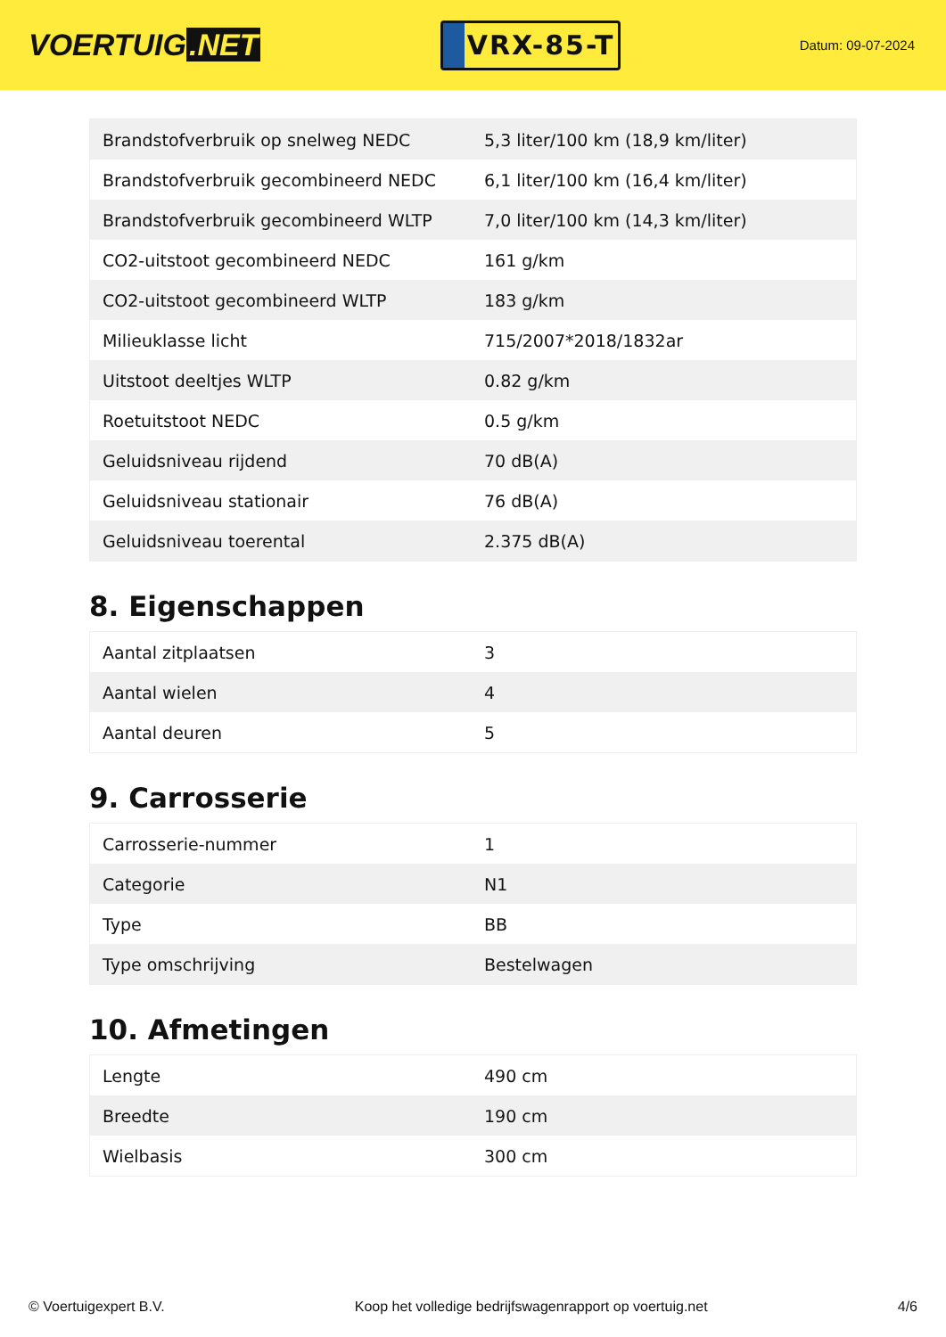VOERTUIG.NET
VRX-85-T
Datum: 09-07-2024
| Brandstofverbruik op snelweg NEDC | 5,3 liter/100 km (18,9 km/liter) |
| Brandstofverbruik gecombineerd NEDC | 6,1 liter/100 km (16,4 km/liter) |
| Brandstofverbruik gecombineerd WLTP | 7,0 liter/100 km (14,3 km/liter) |
| CO2-uitstoot gecombineerd NEDC | 161 g/km |
| CO2-uitstoot gecombineerd WLTP | 183 g/km |
| Milieuklasse licht | 715/2007*2018/1832ar |
| Uitstoot deeltjes WLTP | 0.82 g/km |
| Roetuitstoot NEDC | 0.5 g/km |
| Geluidsniveau rijdend | 70 dB(A) |
| Geluidsniveau stationair | 76 dB(A) |
| Geluidsniveau toerental | 2.375 dB(A) |
8. Eigenschappen
| Aantal zitplaatsen | 3 |
| Aantal wielen | 4 |
| Aantal deuren | 5 |
9. Carrosserie
| Carrosserie-nummer | 1 |
| Categorie | N1 |
| Type | BB |
| Type omschrijving | Bestelwagen |
10. Afmetingen
| Lengte | 490 cm |
| Breedte | 190 cm |
| Wielbasis | 300 cm |
© Voertuigexpert B.V. Koop het volledige bedrijfswagenrapport op voertuig.net 4/6